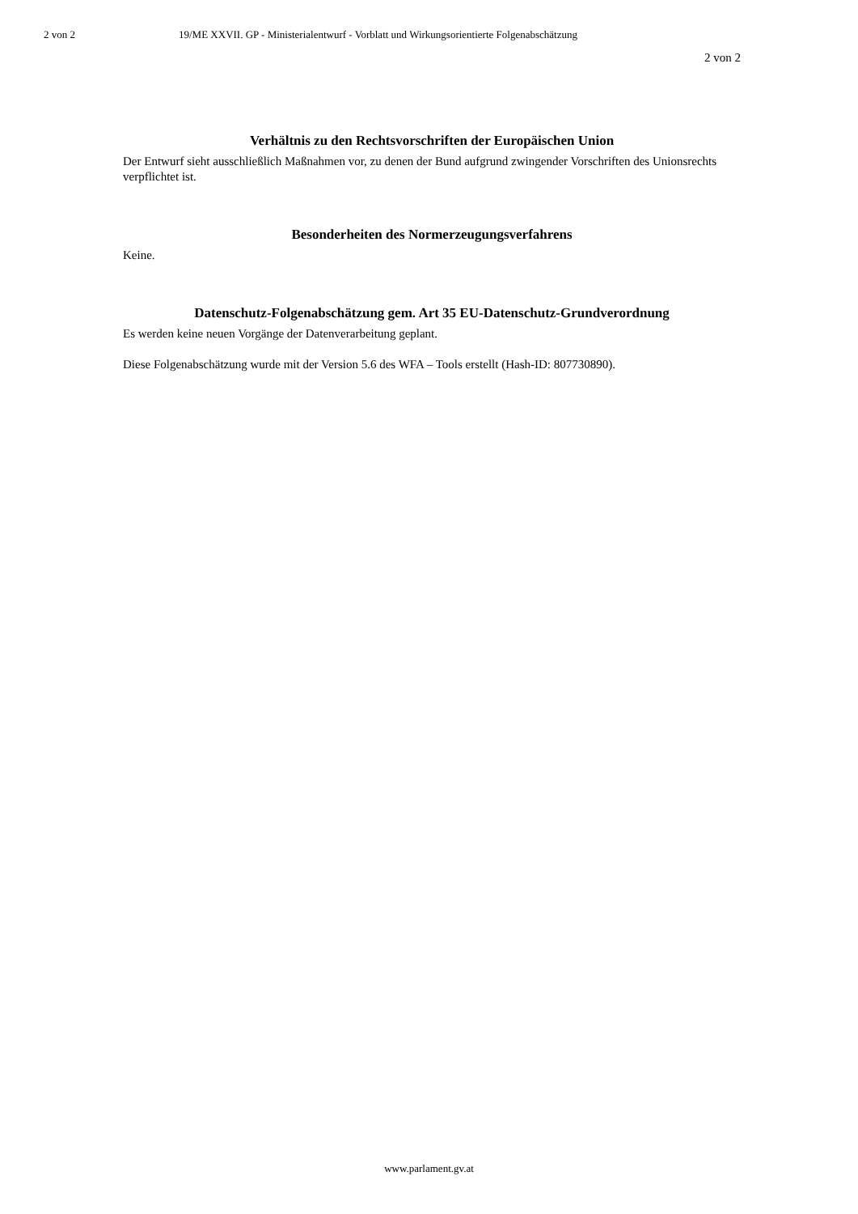2 von 2 19/ME XXVII. GP - Ministerialentwurf - Vorblatt und Wirkungsorientierte Folgenabschätzung
2 von 2
Verhältnis zu den Rechtsvorschriften der Europäischen Union
Der Entwurf sieht ausschließlich Maßnahmen vor, zu denen der Bund aufgrund zwingender Vorschriften des Unionsrechts verpflichtet ist.
Besonderheiten des Normerzeugungsverfahrens
Keine.
Datenschutz-Folgenabschätzung gem. Art 35 EU-Datenschutz-Grundverordnung
Es werden keine neuen Vorgänge der Datenverarbeitung geplant.
Diese Folgenabschätzung wurde mit der Version 5.6 des WFA – Tools erstellt (Hash-ID: 807730890).
www.parlament.gv.at